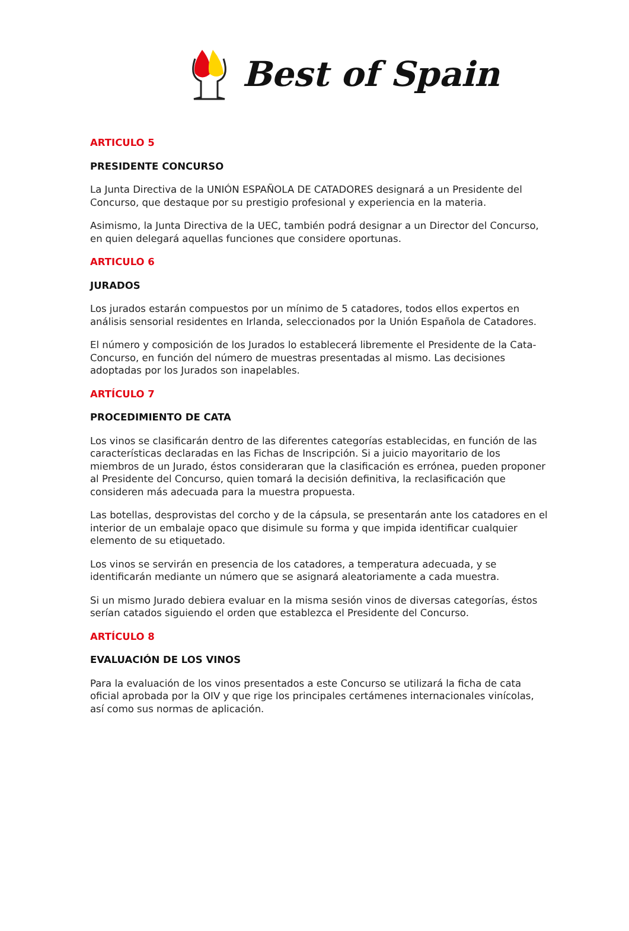Best of Spain
ARTICULO 5
PRESIDENTE CONCURSO
La Junta Directiva de la UNIÓN ESPAÑOLA DE CATADORES designará a un Presidente del Concurso, que destaque por su prestigio profesional y experiencia en la materia.
Asimismo, la Junta Directiva de la UEC, también podrá designar a un Director del Concurso, en quien delegará aquellas funciones que considere oportunas.
ARTICULO 6
JURADOS
Los jurados estarán compuestos por un mínimo de 5 catadores, todos ellos expertos en análisis sensorial residentes en Irlanda, seleccionados por la Unión Española de Catadores.
El número y composición de los Jurados lo establecerá libremente el Presidente de la Cata-Concurso, en función del número de muestras presentadas al mismo. Las decisiones adoptadas por los Jurados son inapelables.
ARTÍCULO 7
PROCEDIMIENTO DE CATA
Los vinos se clasificarán dentro de las diferentes categorías establecidas, en función de las características declaradas en las Fichas de Inscripción. Si a juicio mayoritario de los miembros de un Jurado, éstos consideraran que la clasificación es errónea, pueden proponer al Presidente del Concurso, quien tomará la decisión definitiva, la reclasificación que consideren más adecuada para la muestra propuesta.
Las botellas, desprovistas del corcho y de la cápsula, se presentarán ante los catadores en el interior de un embalaje opaco que disimule su forma y que impida identificar cualquier elemento de su etiquetado.
Los vinos se servirán en presencia de los catadores, a temperatura adecuada, y se identificarán mediante un número que se asignará aleatoriamente a cada muestra.
Si un mismo Jurado debiera evaluar en la misma sesión vinos de diversas categorías, éstos serían catados siguiendo el orden que establezca el Presidente del Concurso.
ARTÍCULO 8
EVALUACIÓN DE LOS VINOS
Para la evaluación de los vinos presentados a este Concurso se utilizará la ficha de cata oficial aprobada por la OIV y que rige los principales certámenes internacionales vinícolas, así como sus normas de aplicación.